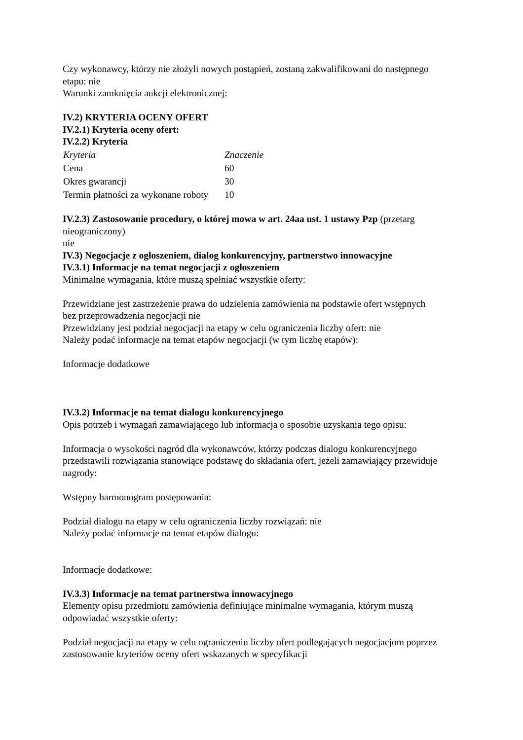Czy wykonawcy, którzy nie złożyli nowych postąpień, zostaną zakwalifikowani do następnego etapu: nie
Warunki zamknięcia aukcji elektronicznej:
IV.2) KRYTERIA OCENY OFERT
IV.2.1) Kryteria oceny ofert:
IV.2.2) Kryteria
| Kryteria | Znaczenie |
| Cena | 60 |
| Okres gwarancji | 30 |
| Termin płatności za wykonane roboty | 10 |
IV.2.3) Zastosowanie procedury, o której mowa w art. 24aa ust. 1 ustawy Pzp (przetarg nieograniczony)
nie
IV.3) Negocjacje z ogłoszeniem, dialog konkurencyjny, partnerstwo innowacyjne
IV.3.1) Informacje na temat negocjacji z ogłoszeniem
Minimalne wymagania, które muszą spełniać wszystkie oferty:
Przewidziane jest zastrzeżenie prawa do udzielenia zamówienia na podstawie ofert wstępnych bez przeprowadzenia negocjacji nie
Przewidziany jest podział negocjacji na etapy w celu ograniczenia liczby ofert: nie
Należy podać informacje na temat etapów negocjacji (w tym liczbę etapów):
Informacje dodatkowe
IV.3.2) Informacje na temat dialogu konkurencyjnego
Opis potrzeb i wymagań zamawiającego lub informacja o sposobie uzyskania tego opisu:
Informacja o wysokości nagród dla wykonawców, którzy podczas dialogu konkurencyjnego przedstawili rozwiązania stanowiące podstawę do składania ofert, jeżeli zamawiający przewiduje nagrody:
Wstępny harmonogram postępowania:
Podział dialogu na etapy w celu ograniczenia liczby rozwiązań: nie
Należy podać informacje na temat etapów dialogu:
Informacje dodatkowe:
IV.3.3) Informacje na temat partnerstwa innowacyjnego
Elementy opisu przedmiotu zamówienia definiujące minimalne wymagania, którym muszą odpowiadać wszystkie oferty:
Podział negocjacji na etapy w celu ograniczeniu liczby ofert podlegających negocjacjom poprzez zastosowanie kryteriów oceny ofert wskazanych w specyfikacji